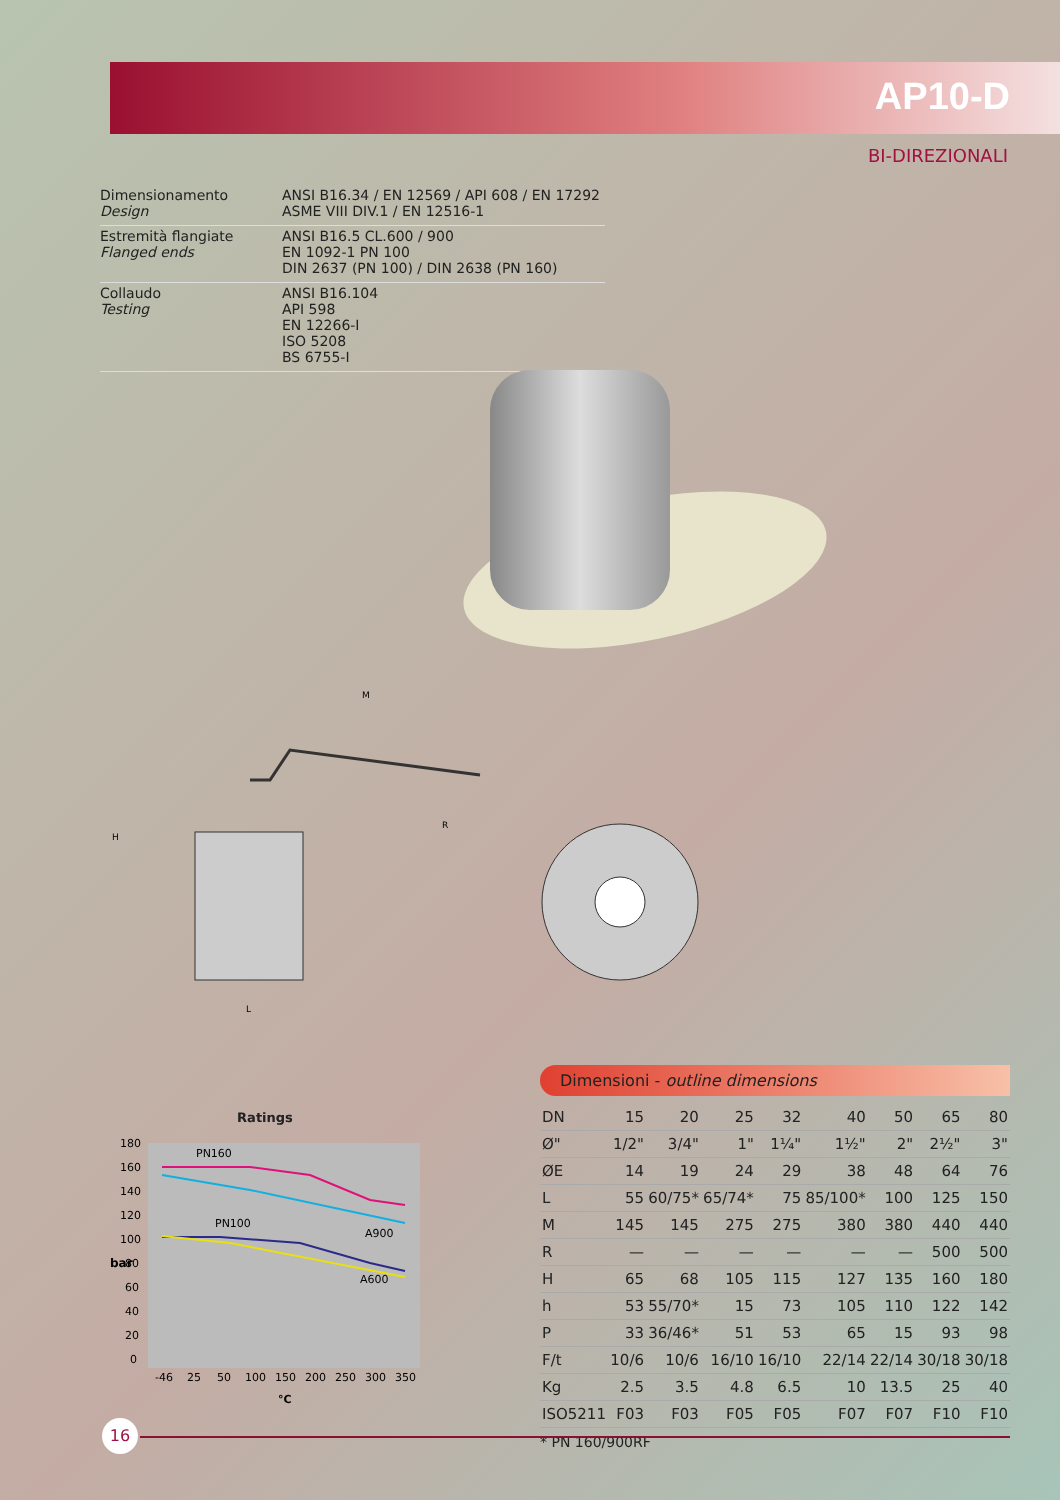AP10-D
BI-DIREZIONALI
| Dimensionamento Design | ANSI B16.34 / EN 12569 / API 608 / EN 17292 ASME VIII DIV.1 / EN 12516-1 |
| Estremità flangiate Flanged ends | ANSI B16.5 CL.600 / 900 EN 1092-1 PN 100 DIN 2637 (PN 100) / DIN 2638 (PN 160) |
| Collaudo Testing | ANSI B16.104 API 598 EN 12266-I ISO 5208 BS 6755-I |
M
H
L
R
Ratings
PN160
PN100
A900
A600
bar
180
160
140
120
100
80
60
40
20
0
-46
25
50
100
150
200
250
300
350
°C
Dimensioni - outline dimensions
| DN | 15 | 20 | 25 | 32 | 40 | 50 | 65 | 80 |
| Ø" | 1/2" | 3/4" | 1" | 1¼" | 1½" | 2" | 2½" | 3" |
| ØE | 14 | 19 | 24 | 29 | 38 | 48 | 64 | 76 |
| L | 55 | 60/75* | 65/74* | 75 | 85/100* | 100 | 125 | 150 |
| M | 145 | 145 | 275 | 275 | 380 | 380 | 440 | 440 |
| R | — | — | — | — | — | — | 500 | 500 |
| H | 65 | 68 | 105 | 115 | 127 | 135 | 160 | 180 |
| h | 53 | 55/70* | 15 | 73 | 105 | 110 | 122 | 142 |
| P | 33 | 36/46* | 51 | 53 | 65 | 15 | 93 | 98 |
| F/t | 10/6 | 10/6 | 16/10 | 16/10 | 22/14 | 22/14 | 30/18 | 30/18 |
| Kg | 2.5 | 3.5 | 4.8 | 6.5 | 10 | 13.5 | 25 | 40 |
| ISO5211 | F03 | F03 | F05 | F05 | F07 | F07 | F10 | F10 |
* PN 160/900RF
16